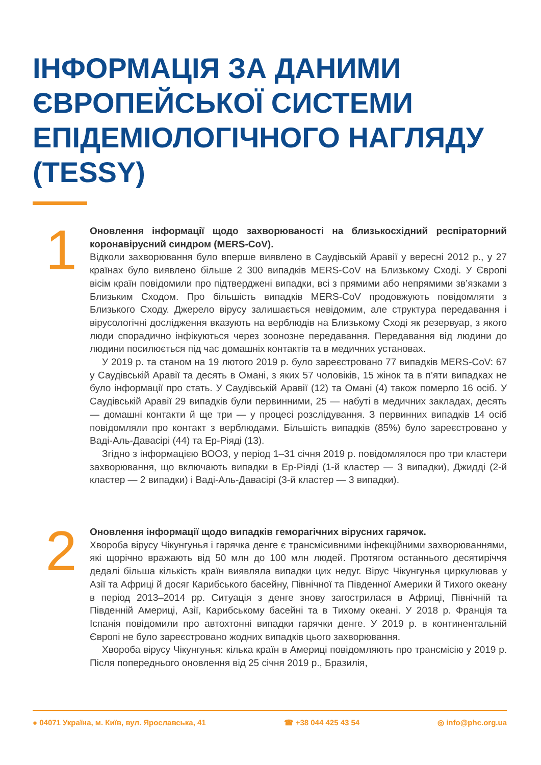ІНФОРМАЦІЯ ЗА ДАНИМИ ЄВРОПЕЙСЬКОЇ СИСТЕМИ ЕПІДЕМІОЛОГІЧНОГО НАГЛЯДУ (TESSY)
1
Оновлення інформації щодо захворюваності на близькосхідний респіраторний коронавірусний синдром (MERS-CoV).
Відколи захворювання було вперше виявлено в Саудівській Аравії у вересні 2012 р., у 27 країнах було виявлено більше 2 300 випадків MERS-CoV на Близькому Сході. У Європі вісім країн повідомили про підтверджені випадки, всі з прямими або непрямими зв’язками з Близьким Сходом. Про більшість випадків MERS-CoV продовжують повідомляти з Близького Сходу. Джерело вірусу залишається невідомим, але структура передавання і вірусологічні дослідження вказують на верблюдів на Близькому Сході як резервуар, з якого люди спорадично інфікуються через зоонозне передавання. Передавання від людини до людини посилюється під час домашніх контактів та в медичних установах.
У 2019 р. та станом на 19 лютого 2019 р. було зареєстровано 77 випадків MERS-CoV: 67 у Саудівській Аравії та десять в Омані, з яких 57 чоловіків, 15 жінок та в п’яти випадках не було інформації про стать. У Саудівській Аравії (12) та Омані (4) також померло 16 осіб. У Саудівській Аравії 29 випадків були первинними, 25 — набуті в медичних закладах, десять — домашні контакти й ще три — у процесі розслідування. З первинних випадків 14 осіб повідомляли про контакт з верблюдами. Більшість випадків (85%) було зареєстровано у Ваді-Аль-Давасірі (44) та Ер-Ріяді (13).
Згідно з інформацією ВООЗ, у період 1–31 січня 2019 р. повідомлялося про три кластери захворювання, що включають випадки в Ер-Ріяді (1-й кластер — 3 випадки), Джидді (2-й кластер — 2 випадки) і Ваді-Аль-Давасірі (3-й кластер — 3 випадки).
2
Оновлення інформації щодо випадків геморагічних вірусних гарячок.
Хвороба вірусу Чікунгунья і гарячка денге є трансмісивними інфекційними захворюваннями, які щорічно вражають від 50 млн до 100 млн людей. Протягом останнього десятиріччя дедалі більша кількість країн виявляла випадки цих недуг. Вірус Чікунгунья циркулював у Азії та Африці й досяг Карибського басейну, Північної та Південної Америки й Тихого океану в період 2013–2014 рр. Ситуація з денге знову загострилася в Африці, Північній та Південній Америці, Азії, Карибському басейні та в Тихому океані. У 2018 р. Франція та Іспанія повідомили про автохтонні випадки гарячки денге. У 2019 р. в континентальній Європі не було зареєстровано жодних випадків цього захворювання.
Хвороба вірусу Чікунгунья: кілька країн в Америці повідомляють про трансмісію у 2019 р. Після попереднього оновлення від 25 січня 2019 р., Бразилія,
● 04071 Україна, м. Київ, вул. Ярославська, 41 ☎ +38 044 425 43 54 ◎ info@phc.org.ua